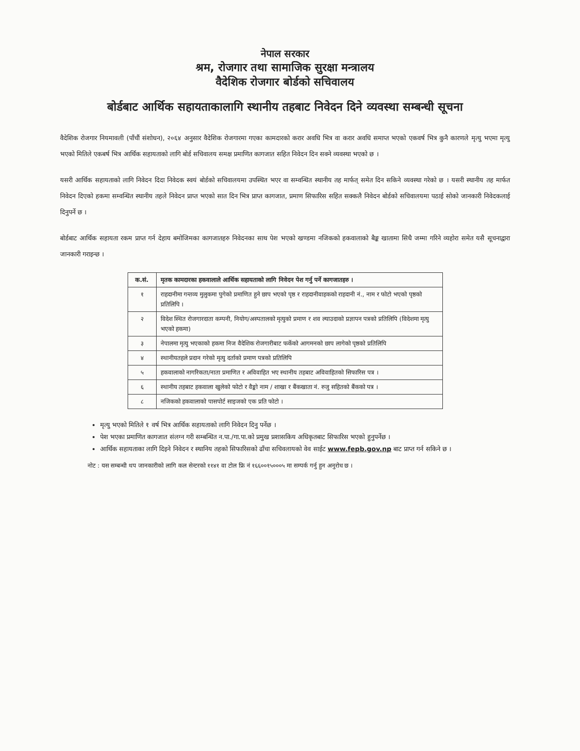नेपाल सरकार
श्रम, रोजगार तथा सामाजिक सुरक्षा मन्त्रालय
वैदेशिक रोजगार बोर्डको सचिवालय
बोर्डबाट आर्थिक सहायताकालागि स्थानीय तहबाट निवेदन दिने व्यवस्था सम्बन्धी सूचना
वैदेशिक रोजगार नियमावली (पाँचौं संशोधन), २०६४ अनुसार वैदेशिक रोजगारमा गएका कामदारको करार अवधि भित्र वा करार अवधि समाप्त भएको एकवर्ष भित्र कुनै कारणले मृत्यु भएमा मृत्यु भएको मितिले एकबर्ष भित्र आर्थिक सहायताको लागि बोर्ड सचिवालय समक्ष प्रमाणित कागजात सहित निवेदन दिन सक्ने व्यवस्था भएको छ ।
यसरी आर्थिक सहायताको लागि निवेदन दिदा निवेदक स्वयं बोर्डको सचिवालयमा उपस्थित भएर वा सम्वन्धित स्थानीय तह मार्फत् समेत दिन सकिने व्यवस्था गरेको छ । यसरी स्थानीय तह मार्फत निवेदन दिएको हकमा सम्वन्धित स्थानीय तहले निवेदन प्राप्त भएको सात दिन भित्र प्राप्त कागजात, प्रमाण सिफारिस सहित सक्कलै निवेदन बोर्डको सचिवालयमा पठाई सोको जानकारी निवेदकलाई दिनुपर्ने छ ।
बोर्डबाट आर्थिक सहायता रकम प्राप्त गर्न देहाय बमोजिमका कागजातहरु निवेदनका साथ पेश भएको खण्डमा नजिकको हकवालाको बैङ्क खातामा सिधै जम्मा गरिने व्यहोरा समेत यसै सूचनाद्वारा जानकारी गराइन्छ ।
| क.सं. | मृतक कामदारका हकवालाले आर्थिक सहायताको लागि निवेदन पेश गर्नु पर्ने कागजातहरु । |
| --- | --- |
| १ | राहदानीमा गन्तव्य मुलुकमा पुगेको प्रमाणित हुने छाप भएको पृष्ठ र राहदानीवाहकको राहदानी नं., नाम र फोटो भएको पृष्ठको प्रतिलिपि । |
| २ | विदेश स्थित रोजगारदाता कम्पनी, नियोग/अस्पतालको मृत्युको प्रमाण र शव ल्याउदाको प्रज्ञापन पत्रको प्रतिलिपि (विदेशमा मृत्यु भएको हकमा) |
| ३ | नेपालमा मृत्यु भएकाको हकमा निज वैदेशिक रोजगारीबाट फर्केको आगमनको छाप लागेको पृष्ठको प्रतिलिपि |
| ४ | स्थानीयतहले प्रदान गरेको मृत्यु दर्ताको प्रमाण पत्रको प्रतिलिपि |
| ५ | हकवालाको नागरिकता/नाता प्रमाणित र अविवाहित भए स्थानीय तहबाट अविवाहितको सिफारिस पत्र । |
| ६ | स्थानीय तहबाट हकवाला खुलेको फोटो र वैङ्को नाम / शाखा र बैंकखाता नं. रुजु सहितको बैंकको पत्र । |
| ८ | नजिकको हकवालाको पासपोर्ट साइजको एक प्रति फोटो । |
मृत्यु भएको मितिले १ वर्ष भित्र आर्थिक सहायताको लागि निवेदन दिनु पर्नेछ ।
पेश भएका प्रमाणित कागजात संलग्न गरी सम्बन्धित न.पा./गा.पा.को प्रमुख प्रशासकिय अधिकृतबाट सिफारिस भएको हुनुपर्नेछ ।
आर्थिक सहायताका लागि दिइने निवेदन र स्थानिय तहको सिफारिसको ढाँचा सचिवलायको वेव साईट www.fepb.gov.np बाट प्राप्त गर्न सकिने छ ।
नोट : यस सम्बन्धी थप जानकारीको लागि कल सेन्टरको ११४१ वा टोल फ्रि नं १६६००१५०००५ मा सम्पर्क गर्नु हुन अनुरोध छ ।